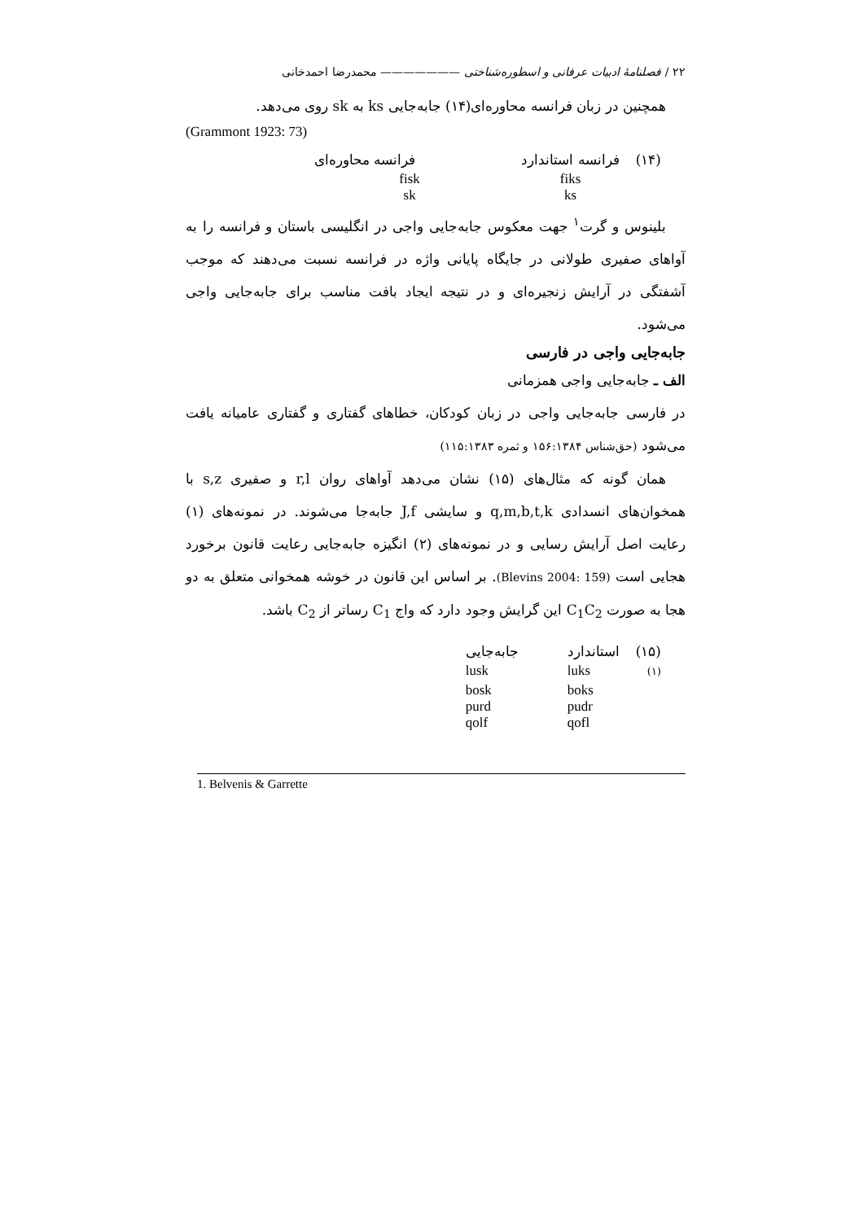۲۲ / فصلنامهٔ ادبیات عرفانی و اسطوره‌شناختی ——————— محمدرضا احمدخانی
همچنین در زبان فرانسه محاوره‌ای(۱۴) جابه‌جایی ks به sk روی می‌دهد.
(Grammont 1923: 73)
| (۱۴) | فرانسه استاندارد | فرانسه محاوره‌ای |
| | fiks ks | fisk sk |
بلینوس و گرت<sup>۱</sup> جهت معکوس جابه‌جایی واجی در انگلیسی باستان و فرانسه را به آواهای صفیری طولانی در جایگاه پایانی واژه در فرانسه نسبت می‌دهند که موجب آشفتگی در آرایش زنجیره‌ای و در نتیجه ایجاد بافت مناسب برای جابه‌جایی واجی می‌شود.
جابه‌جایی واجی در فارسی
الف ـ جابه‌جایی واجی همزمانی
در فارسی جابه‌جایی واجی در زبان کودکان، خطاهای گفتاری و گفتاری عامیانه یافت می‌شود (حق‌شناس ۱۵۶:۱۳۸۴ و ثمره ۱۱۵:۱۳۸۳)
همان گونه که مثال‌های (۱۵) نشان می‌دهد آواهای روان r,l و صفیری s,z با همخوان‌های انسدادی q,m,b,t,k و سایشی J,f جابه‌جا می‌شوند. در نمونه‌های (۱) رعایت اصل آرایش رسایی و در نمونه‌های (۲) انگیزه جابه‌جایی رعایت قانون برخورد هجایی است (Blevins 2004: 159). بر اساس این قانون در خوشه همخوانی متعلق به دو هجا به صورت C<sub>1</sub>C<sub>2</sub> این گرایش وجود دارد که واج C<sub>1</sub> رساتر از C<sub>2</sub> باشد.
| (۱۵) | استاندارد | جابه‌جایی |
| (۱) | luks | lusk |
| | boks pudr qofl | bosk purd qolf |
1. Belvenis & Garrette